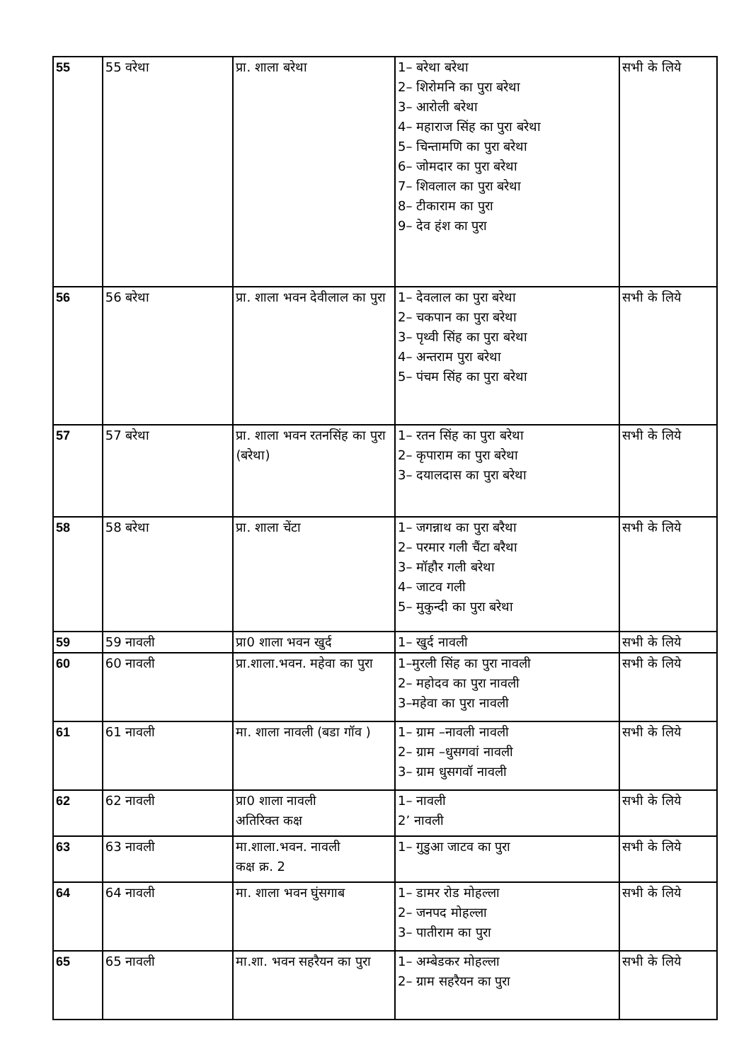| 55 | 55 वरेथा | प्रा. शाला बरेथा | 1– बरेथा बरेथा 2– शिरोमनि का पुरा बरेथा 3– आरोली बरेथा 4– महाराज सिंह का पुरा बरेथा 5– चिन्तामणि का पुरा बरेथा 6– जोमदार का पुरा बरेथा 7– शिवलाल का पुरा बरेथा 8– टीकाराम का पुरा 9– देव हंश का पुरा | सभी के लिये |
| 56 | 56 बरेथा | प्रा. शाला भवन देवीलाल का पुरा | 1– देवलाल का पुरा बरेथा 2– चकपान का पुरा बरेथा 3– पृथ्वी सिंह का पुरा बरेथा 4– अन्तराम पुरा बरेथा 5– पंचम सिंह का पुरा बरेथा | सभी के लिये |
| 57 | 57 बरेथा | प्रा. शाला भवन रतनसिंह का पुरा (बरेथा) | 1– रतन सिंह का पुरा बरेथा 2– कृपाराम का पुरा बरेथा 3– दयालदास का पुरा बरेथा | सभी के लिये |
| 58 | 58 बरेथा | प्रा. शाला चेंटा | 1– जगन्नाथ का पुरा बरैथा 2– परमार गली चैंटा बरैथा 3– मॉहौर गली बरेथा 4– जाटव गली 5– मुकुन्दी का पुरा बरेथा | सभी के लिये |
| 59 | 59 नावली | प्रा0 शाला भवन खुर्द | 1– खुर्द नावली | सभी के लिये |
| 60 | 60 नावली | प्रा.शाला.भवन. महेवा का पुरा | 1–मुरली सिंह का पुरा नावली 2– महोदव का पुरा नावली 3–महेवा का पुरा नावली | सभी के लिये |
| 61 | 61 नावली | मा. शाला नावली (बडा गॉव ) | 1– ग्राम –नावली नावली 2– ग्राम –धुसगवां नावली 3– ग्राम धुसगवॉ नावली | सभी के लिये |
| 62 | 62 नावली | प्रा0 शाला नावली अतिरिक्त कक्ष | 1– नावली 2’ नावली | सभी के लिये |
| 63 | 63 नावली | मा.शाला.भवन. नावली कक्ष क्र. 2 | 1– गुडुआ जाटव का पुरा | सभी के लिये |
| 64 | 64 नावली | मा. शाला भवन घुंसगाब | 1– डामर रोड मोहल्ला 2– जनपद मोहल्ला 3– पातीराम का पुरा | सभी के लिये |
| 65 | 65 नावली | मा.शा. भवन सहरैयन का पुरा | 1– अम्बेडकर मोहल्ला 2– ग्राम सहरैयन का पुरा | सभी के लिये |